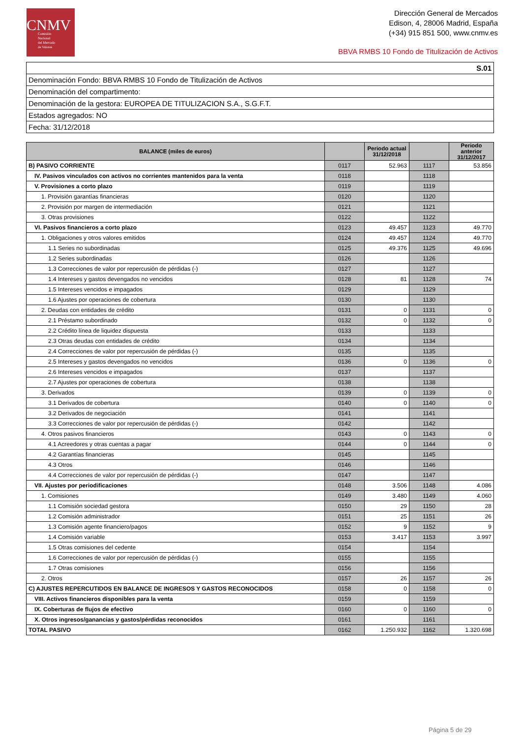CNMV
Comisión
Nacional
del Mercado
de Valores
Dirección General de Mercados
Edison, 4, 28006 Madrid, España
(+34) 915 851 500, www.cnmv.es
BBVA RMBS 10 Fondo de Titulización de Activos
| S.01 |
| Denominación Fondo: BBVA RMBS 10 Fondo de Titulización de Activos |
| Denominación del compartimento: |
| Denominación de la gestora: EUROPEA DE TITULIZACION S.A., S.G.F.T. |
| Estados agregados: NO |
| Fecha: 31/12/2018 |
| BALANCE (miles de euros) | | Periodo actual 31/12/2018 | | Periodo anterior 31/12/2017 |
| --- | --- | --- | --- | --- |
| B) PASIVO CORRIENTE | 0117 | 52.963 | 1117 | 53.856 |
| IV. Pasivos vinculados con activos no corrientes mantenidos para la venta | 0118 | | 1118 | |
| V. Provisiones a corto plazo | 0119 | | 1119 | |
| 1. Provisión garantías financieras | 0120 | | 1120 | |
| 2. Provisión por margen de intermediación | 0121 | | 1121 | |
| 3. Otras provisiones | 0122 | | 1122 | |
| VI. Pasivos financieros a corto plazo | 0123 | 49.457 | 1123 | 49.770 |
| 1. Obligaciones y otros valores emitidos | 0124 | 49.457 | 1124 | 49.770 |
| 1.1 Series no subordinadas | 0125 | 49.376 | 1125 | 49.696 |
| 1.2 Series subordinadas | 0126 | | 1126 | |
| 1.3 Correcciones de valor por repercusión de pérdidas (-) | 0127 | | 1127 | |
| 1.4 Intereses y gastos devengados no vencidos | 0128 | 81 | 1128 | 74 |
| 1.5 Intereses vencidos e impagados | 0129 | | 1129 | |
| 1.6 Ajustes por operaciones de cobertura | 0130 | | 1130 | |
| 2. Deudas con entidades de crédito | 0131 | 0 | 1131 | 0 |
| 2.1 Préstamo subordinado | 0132 | 0 | 1132 | 0 |
| 2.2 Crédito línea de liquidez dispuesta | 0133 | | 1133 | |
| 2.3 Otras deudas con entidades de crédito | 0134 | | 1134 | |
| 2.4 Correcciones de valor por repercusión de pérdidas (-) | 0135 | | 1135 | |
| 2.5 Intereses y gastos devengados no vencidos | 0136 | 0 | 1136 | 0 |
| 2.6 Intereses vencidos e impagados | 0137 | | 1137 | |
| 2.7 Ajustes por operaciones de cobertura | 0138 | | 1138 | |
| 3. Derivados | 0139 | 0 | 1139 | 0 |
| 3.1 Derivados de cobertura | 0140 | 0 | 1140 | 0 |
| 3.2 Derivados de negociación | 0141 | | 1141 | |
| 3.3 Correcciones de valor por repercusión de pérdidas (-) | 0142 | | 1142 | |
| 4. Otros pasivos financieros | 0143 | 0 | 1143 | 0 |
| 4.1 Acreedores y otras cuentas a pagar | 0144 | 0 | 1144 | 0 |
| 4.2 Garantías financieras | 0145 | | 1145 | |
| 4.3 Otros | 0146 | | 1146 | |
| 4.4 Correcciones de valor por repercusión de pérdidas (-) | 0147 | | 1147 | |
| VII. Ajustes por periodificaciones | 0148 | 3.506 | 1148 | 4.086 |
| 1. Comisiones | 0149 | 3.480 | 1149 | 4.060 |
| 1.1 Comisión sociedad gestora | 0150 | 29 | 1150 | 28 |
| 1.2 Comisión administrador | 0151 | 25 | 1151 | 26 |
| 1.3 Comisión agente financiero/pagos | 0152 | 9 | 1152 | 9 |
| 1.4 Comisión variable | 0153 | 3.417 | 1153 | 3.997 |
| 1.5 Otras comisiones del cedente | 0154 | | 1154 | |
| 1.6 Correcciones de valor por repercusión de pérdidas (-) | 0155 | | 1155 | |
| 1.7 Otras comisiones | 0156 | | 1156 | |
| 2. Otros | 0157 | 26 | 1157 | 26 |
| C) AJUSTES REPERCUTIDOS EN BALANCE DE INGRESOS Y GASTOS RECONOCIDOS | 0158 | 0 | 1158 | 0 |
| VIII. Activos financieros disponibles para la venta | 0159 | | 1159 | |
| IX. Coberturas de flujos de efectivo | 0160 | 0 | 1160 | 0 |
| X. Otros ingresos/ganancias y gastos/pérdidas reconocidos | 0161 | | 1161 | |
| TOTAL PASIVO | 0162 | 1.250.932 | 1162 | 1.320.698 |
Página 5 de 29